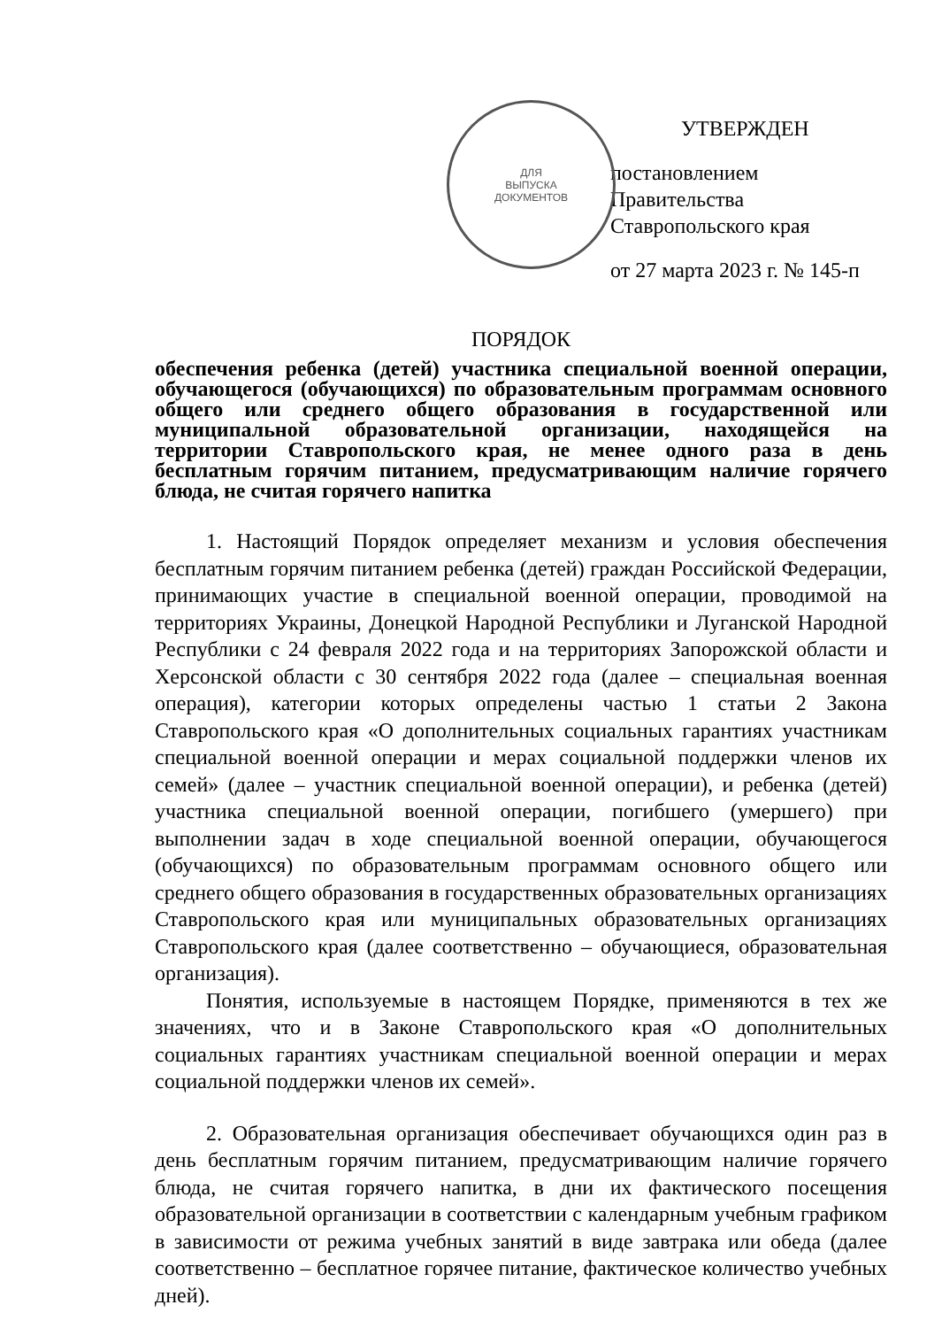ДЛЯ
ВЫПУСКА
ДОКУМЕНТОВ
УТВЕРЖДЕН
постановлением Правительства
Ставропольского края
от 27 марта 2023 г. № 145-п
ПОРЯДОК
обеспечения ребенка (детей) участника специальной военной операции, обучающегося (обучающихся) по образовательным программам основного общего или среднего общего образования в государственной или муниципальной образовательной организации, находящейся на территории Ставропольского края, не менее одного раза в день бесплатным горячим питанием, предусматривающим наличие горячего блюда, не считая горячего напитка
1. Настоящий Порядок определяет механизм и условия обеспечения бесплатным горячим питанием ребенка (детей) граждан Российской Федерации, принимающих участие в специальной военной операции, проводимой на территориях Украины, Донецкой Народной Республики и Луганской Народной Республики с 24 февраля 2022 года и на территориях Запорожской области и Херсонской области с 30 сентября 2022 года (далее – специальная военная операция), категории которых определены частью 1 статьи 2 Закона Ставропольского края «О дополнительных социальных гарантиях участникам специальной военной операции и мерах социальной поддержки членов их семей» (далее – участник специальной военной операции), и ребенка (детей) участника специальной военной операции, погибшего (умершего) при выполнении задач в ходе специальной военной операции, обучающегося (обучающихся) по образовательным программам основного общего или среднего общего образования в государственных образовательных организациях Ставропольского края или муниципальных образовательных организациях Ставропольского края (далее соответственно – обучающиеся, образовательная организация).
Понятия, используемые в настоящем Порядке, применяются в тех же значениях, что и в Законе Ставропольского края «О дополнительных социальных гарантиях участникам специальной военной операции и мерах социальной поддержки членов их семей».
2. Образовательная организация обеспечивает обучающихся один раз в день бесплатным горячим питанием, предусматривающим наличие горячего блюда, не считая горячего напитка, в дни их фактического посещения образовательной организации в соответствии с календарным учебным графиком в зависимости от режима учебных занятий в виде завтрака или обеда (далее соответственно – бесплатное горячее питание, фактическое количество учебных дней).